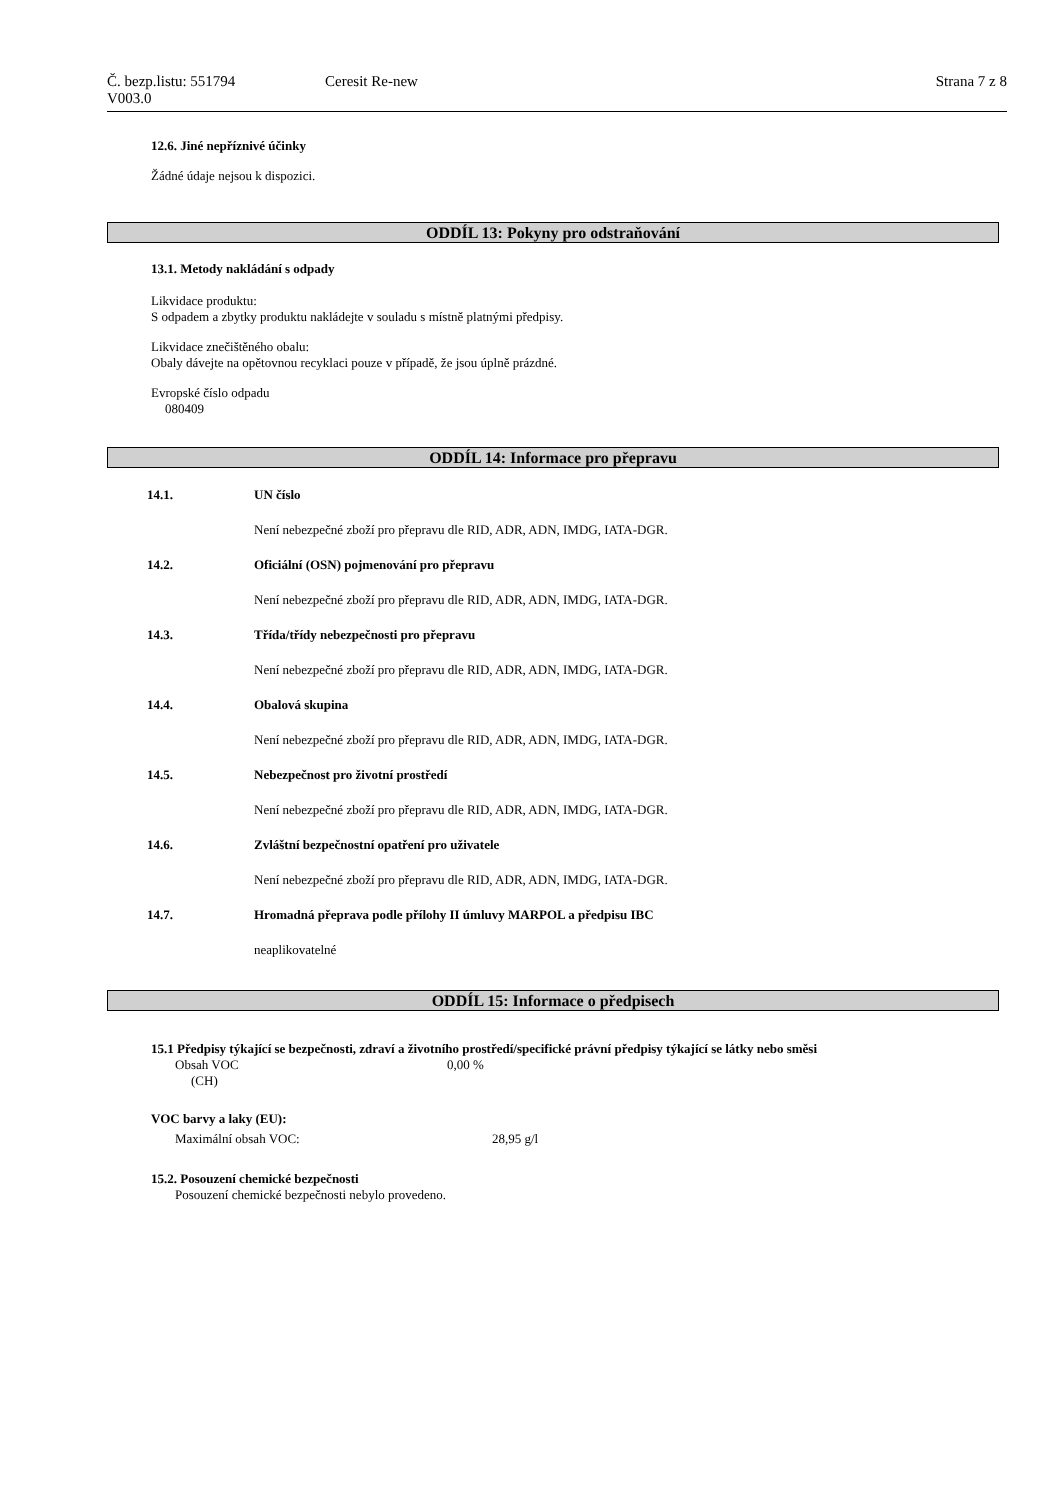Č. bezp.listu: 551794 Ceresit Re-new Strana 7 z 8
V003.0
12.6. Jiné nepříznivé účinky
Žádné údaje nejsou k dispozici.
ODDÍL 13: Pokyny pro odstraňování
13.1. Metody nakládání s odpady
Likvidace produktu:
S odpadem a zbytky produktu nakládejte v souladu s místně platnými předpisy.
Likvidace znečištěného obalu:
Obaly dávejte na opětovnou recyklaci pouze v případě, že jsou úplně prázdné.
Evropské číslo odpadu
080409
ODDÍL 14: Informace pro přepravu
14.1. UN číslo
Není nebezpečné zboží pro přepravu dle RID, ADR, ADN, IMDG, IATA-DGR.
14.2. Oficiální (OSN) pojmenování pro přepravu
Není nebezpečné zboží pro přepravu dle RID, ADR, ADN, IMDG, IATA-DGR.
14.3. Třída/třídy nebezpečnosti pro přepravu
Není nebezpečné zboží pro přepravu dle RID, ADR, ADN, IMDG, IATA-DGR.
14.4. Obalová skupina
Není nebezpečné zboží pro přepravu dle RID, ADR, ADN, IMDG, IATA-DGR.
14.5. Nebezpečnost pro životní prostředí
Není nebezpečné zboží pro přepravu dle RID, ADR, ADN, IMDG, IATA-DGR.
14.6. Zvláštní bezpečnostní opatření pro uživatele
Není nebezpečné zboží pro přepravu dle RID, ADR, ADN, IMDG, IATA-DGR.
14.7. Hromadná přeprava podle přílohy II úmluvy MARPOL a předpisu IBC
neaplikovatelné
ODDÍL 15: Informace o předpisech
15.1 Předpisy týkající se bezpečnosti, zdraví a životního prostředí/specifické právní předpisy týkající se látky nebo směsi
Obsah VOC 0,00 %
(CH)
VOC barvy a laky (EU):
Maximální obsah VOC: 28,95 g/l
15.2. Posouzení chemické bezpečnosti
Posouzení chemické bezpečnosti nebylo provedeno.